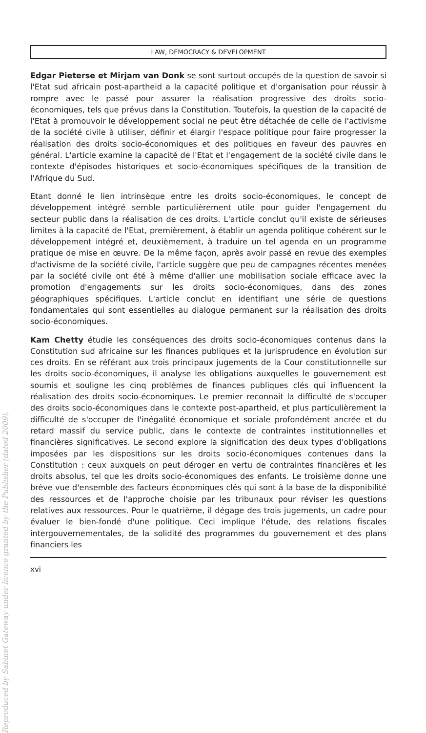Reproduced by Sabinet Gateway under licence granted by the Publisher (dated 2009).
LAW, DEMOCRACY & DEVELOPMENT
Edgar Pieterse et Mirjam van Donk se sont surtout occupés de la question de savoir si l'Etat sud africain post-apartheid a la capacité politique et d'organisation pour réussir à rompre avec le passé pour assurer la réalisation progressive des droits socio-économiques, tels que prévus dans la Constitution. Toutefois, la question de la capacité de l'Etat à promouvoir le développement social ne peut être détachée de celle de l'activisme de la société civile à utiliser, définir et élargir l'espace politique pour faire progresser la réalisation des droits socio-économiques et des politiques en faveur des pauvres en général. L'article examine la capacité de l'Etat et l'engagement de la société civile dans le contexte d'épisodes historiques et socio-économiques spécifiques de la transition de l'Afrique du Sud.
Etant donné le lien intrinsèque entre les droits socio-économiques, le concept de développement intégré semble particulièrement utile pour guider l'engagement du secteur public dans la réalisation de ces droits. L'article conclut qu'il existe de sérieuses limites à la capacité de l'Etat, premièrement, à établir un agenda politique cohérent sur le développement intégré et, deuxièmement, à traduire un tel agenda en un programme pratique de mise en œuvre. De la même façon, après avoir passé en revue des exemples d'activisme de la société civile, l'article suggère que peu de campagnes récentes menées par la société civile ont été à même d'allier une mobilisation sociale efficace avec la promotion d'engagements sur les droits socio-économiques, dans des zones géographiques spécifiques. L'article conclut en identifiant une série de questions fondamentales qui sont essentielles au dialogue permanent sur la réalisation des droits socio-économiques.
Kam Chetty étudie les conséquences des droits socio-économiques contenus dans la Constitution sud africaine sur les finances publiques et la jurisprudence en évolution sur ces droits. En se référant aux trois principaux jugements de la Cour constitutionnelle sur les droits socio-économiques, il analyse les obligations auxquelles le gouvernement est soumis et souligne les cinq problèmes de finances publiques clés qui influencent la réalisation des droits socio-économiques. Le premier reconnait la difficulté de s'occuper des droits socio-économiques dans le contexte post-apartheid, et plus particulièrement la difficulté de s'occuper de l'inégalité économique et sociale profondément ancrée et du retard massif du service public, dans le contexte de contraintes institutionnelles et financières significatives. Le second explore la signification des deux types d'obligations imposées par les dispositions sur les droits socio-économiques contenues dans la Constitution : ceux auxquels on peut déroger en vertu de contraintes financières et les droits absolus, tel que les droits socio-économiques des enfants. Le troisième donne une brève vue d'ensemble des facteurs économiques clés qui sont à la base de la disponibilité des ressources et de l'approche choisie par les tribunaux pour réviser les questions relatives aux ressources. Pour le quatrième, il dégage des trois jugements, un cadre pour évaluer le bien-fondé d'une politique. Ceci implique l'étude, des relations fiscales intergouvernementales, de la solidité des programmes du gouvernement et des plans financiers les
xvi